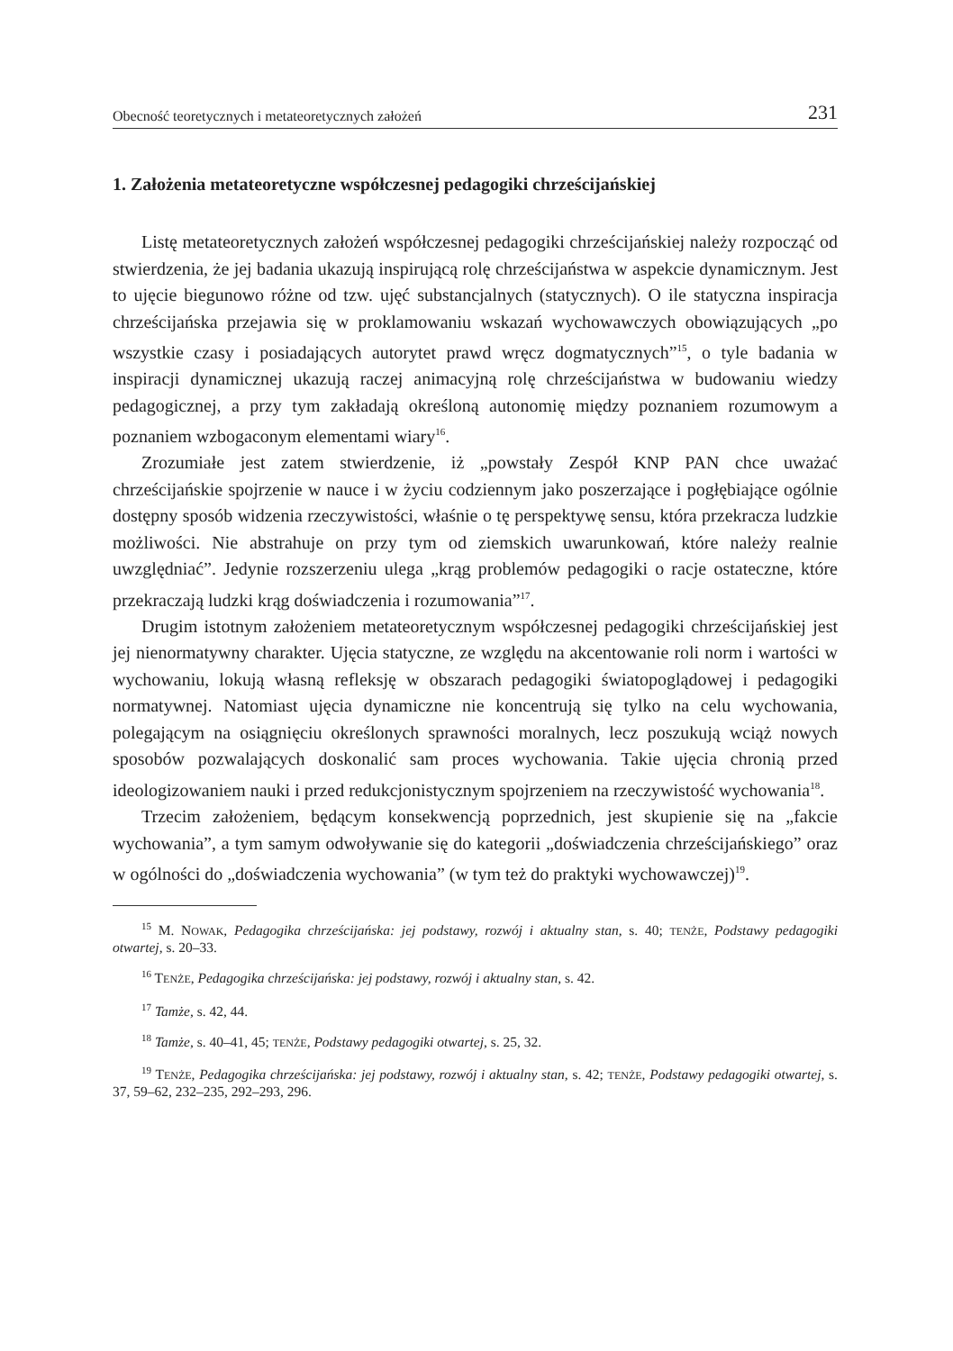Obecność teoretycznych i metateoretycznych założeń 231
1. Założenia metateoretyczne współczesnej pedagogiki chrześcijańskiej
Listę metateoretycznych założeń współczesnej pedagogiki chrześcijańskiej należy rozpocząć od stwierdzenia, że jej badania ukazują inspirującą rolę chrześcijaństwa w aspekcie dynamicznym. Jest to ujęcie biegunowo różne od tzw. ujęć substancjalnych (statycznych). O ile statyczna inspiracja chrześcijańska przejawia się w proklamowaniu wskazań wychowawczych obowiązujących „po wszystkie czasy i posiadających autorytet prawd wręcz dogmatycznych”<sup>15</sup>, o tyle badania w inspiracji dynamicznej ukazują raczej animacyjną rolę chrześcijaństwa w budowaniu wiedzy pedagogicznej, a przy tym zakładają określoną autonomię między poznaniem rozumowym a poznaniem wzbogaconym elementami wiary<sup>16</sup>.
Zrozumiałe jest zatem stwierdzenie, iż „powstały Zespół KNP PAN chce uważać chrześcijańskie spojrzenie w nauce i w życiu codziennym jako poszerzające i pogłębiające ogólnie dostępny sposób widzenia rzeczywistości, właśnie o tę perspektywę sensu, która przekracza ludzkie możliwości. Nie abstrahuje on przy tym od ziemskich uwarunkowań, które należy realnie uwzględniać”. Jedynie rozszerzeniu ulega „krąg problemów pedagogiki o racje ostateczne, które przekraczają ludzki krąg doświadczenia i rozumowania”<sup>17</sup>.
Drugim istotnym założeniem metateoretycznym współczesnej pedagogiki chrześcijańskiej jest jej nienormatywny charakter. Ujęcia statyczne, ze względu na akcentowanie roli norm i wartości w wychowaniu, lokują własną refleksję w obszarach pedagogiki światopoglądowej i pedagogiki normatywnej. Natomiast ujęcia dynamiczne nie koncentrują się tylko na celu wychowania, polegającym na osiągnięciu określonych sprawności moralnych, lecz poszukują wciąż nowych sposobów pozwalających doskonalić sam proces wychowania. Takie ujęcia chronią przed ideologizowaniem nauki i przed redukcjonistycznym spojrzeniem na rzeczywistość wychowania<sup>18</sup>.
Trzecim założeniem, będącym konsekwencją poprzednich, jest skupienie się na „fakcie wychowania”, a tym samym odwoływanie się do kategorii „doświadczenia chrześcijańskiego” oraz w ogólności do „doświadczenia wychowania” (w tym też do praktyki wychowawczej)<sup>19</sup>.
<sup>15</sup> M. NOWAK, Pedagogika chrześcijańska: jej podstawy, rozwój i aktualny stan, s. 40; TENŻE, Podstawy pedagogiki otwartej, s. 20–33.
<sup>16</sup> TENŻE, Pedagogika chrześcijańska: jej podstawy, rozwój i aktualny stan, s. 42.
<sup>17</sup> Tamże, s. 42, 44.
<sup>18</sup> Tamże, s. 40–41, 45; TENŻE, Podstawy pedagogiki otwartej, s. 25, 32.
<sup>19</sup> TENŻE, Pedagogika chrześcijańska: jej podstawy, rozwój i aktualny stan, s. 42; TENŻE, Podstawy pedagogiki otwartej, s. 37, 59–62, 232–235, 292–293, 296.